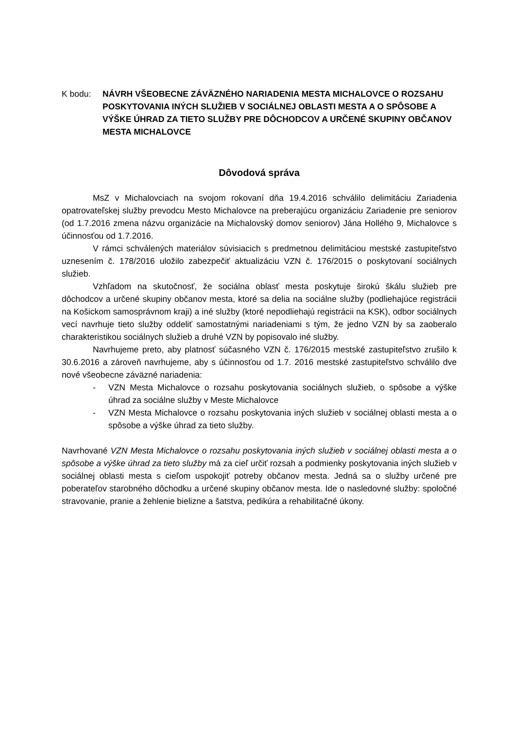K bodu: NÁVRH VŠEOBECNE ZÁVÄZNÉHO NARIADENIA MESTA MICHALOVCE O ROZSAHU POSKYTOVANIA INÝCH SLUŽIEB V SOCIÁLNEJ OBLASTI MESTA A O SPÔSOBE A VÝŠKE ÚHRAD ZA TIETO SLUŽBY PRE DÔCHODCOV A URČENÉ SKUPINY OBČANOV MESTA MICHALOVCE
Dôvodová správa
MsZ v Michalovciach na svojom rokovaní dňa 19.4.2016 schválilo delimitáciu Zariadenia opatrovateľskej služby prevodcu Mesto Michalovce na preberajúcu organizáciu Zariadenie pre seniorov (od 1.7.2016 zmena názvu organizácie na Michalovský domov seniorov) Jána Hollého 9, Michalovce s účinnosťou od 1.7.2016.
V rámci schválených materiálov súvisiacich s predmetnou delimitáciou mestské zastupiteľstvo uznesením č. 178/2016 uložilo zabezpečiť aktualizáciu VZN č. 176/2015 o poskytovaní sociálnych služieb.
Vzhľadom na skutočnosť, že sociálna oblasť mesta poskytuje širokú škálu služieb pre dôchodcov a určené skupiny občanov mesta, ktoré sa delia na sociálne služby (podliehajúce registrácii na Košickom samosprávnom kraji) a iné služby (ktoré nepodliehajú registrácii na KSK), odbor sociálnych vecí navrhuje tieto služby oddeliť samostatnými nariadeniami s tým, že jedno VZN by sa zaoberalo charakteristikou sociálnych služieb a druhé VZN by popisovalo iné služby.
Navrhujeme preto, aby platnosť súčasného VZN č. 176/2015 mestské zastupiteľstvo zrušilo k 30.6.2016 a zároveň navrhujeme, aby s účinnosťou od 1.7. 2016 mestské zastupiteľstvo schválilo dve nové všeobecne záväzné nariadenia:
- VZN Mesta Michalovce o rozsahu poskytovania sociálnych služieb, o spôsobe a výške úhrad za sociálne služby v Meste Michalovce
- VZN Mesta Michalovce o rozsahu poskytovania iných služieb v sociálnej oblasti mesta a o spôsobe a výške úhrad za tieto služby.
Navrhované VZN Mesta Michalovce o rozsahu poskytovania iných služieb v sociálnej oblasti mesta a o spôsobe a výške úhrad za tieto služby má za cieľ určiť rozsah a podmienky poskytovania iných služieb v sociálnej oblasti mesta s cieľom uspokojiť potreby občanov mesta. Jedná sa o služby určené pre poberateľov starobného dôchodku a určené skupiny občanov mesta. Ide o nasledovné služby: spoločné stravovanie, pranie a žehlenie bielizne a šatstva, pedikúra a rehabilitačné úkony.